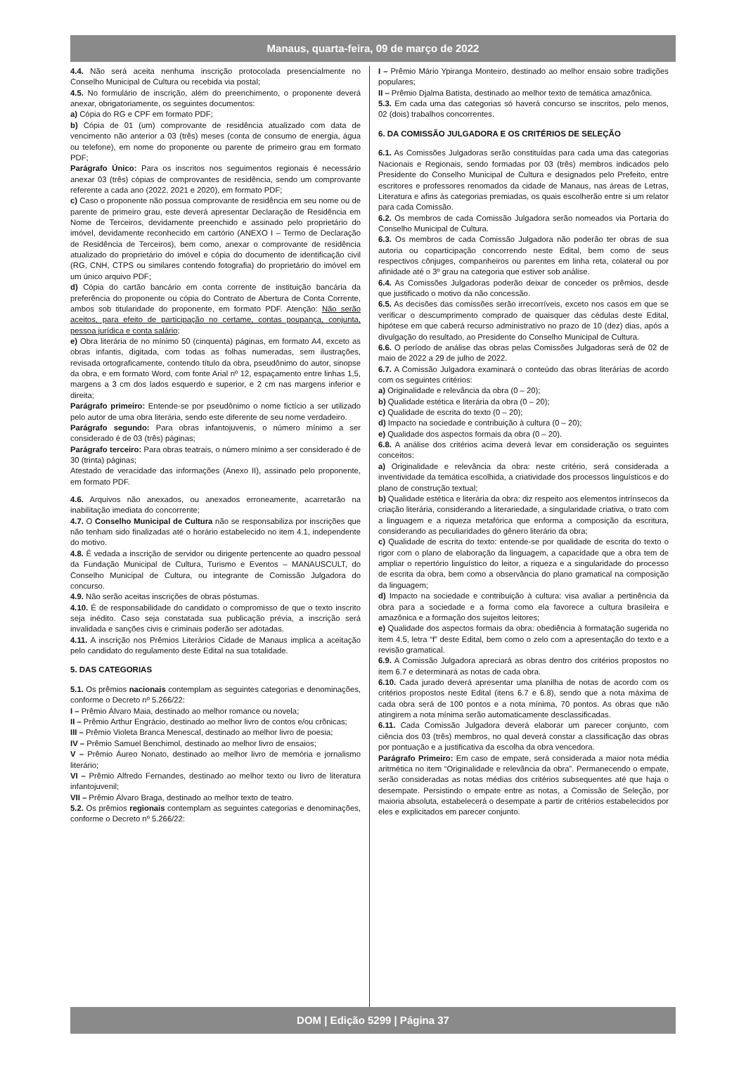Manaus, quarta-feira, 09 de março de 2022
4.4. Não será aceita nenhuma inscrição protocolada presencialmente no Conselho Municipal de Cultura ou recebida via postal;
4.5. No formulário de inscrição, além do preenchimento, o proponente deverá anexar, obrigatoriamente, os seguintes documentos:
a) Cópia do RG e CPF em formato PDF;
b) Cópia de 01 (um) comprovante de residência atualizado com data de vencimento não anterior a 03 (três) meses (conta de consumo de energia, água ou telefone), em nome do proponente ou parente de primeiro grau em formato PDF;
Parágrafo Único: Para os inscritos nos seguimentos regionais é necessário anexar 03 (três) cópias de comprovantes de residência, sendo um comprovante referente a cada ano (2022, 2021 e 2020), em formato PDF;
c) Caso o proponente não possua comprovante de residência em seu nome ou de parente de primeiro grau, este deverá apresentar Declaração de Residência em Nome de Terceiros, devidamente preenchido e assinado pelo proprietário do imóvel, devidamente reconhecido em cartório (ANEXO I – Termo de Declaração de Residência de Terceiros), bem como, anexar o comprovante de residência atualizado do proprietário do imóvel e cópia do documento de identificação civil (RG, CNH, CTPS ou similares contendo fotografia) do proprietário do imóvel em um único arquivo PDF;
d) Cópia do cartão bancário em conta corrente de instituição bancária da preferência do proponente ou cópia do Contrato de Abertura de Conta Corrente, ambos sob titularidade do proponente, em formato PDF. Atenção: Não serão aceitos, para efeito de participação no certame, contas poupança, conjunta, pessoa jurídica e conta salário;
e) Obra literária de no mínimo 50 (cinquenta) páginas, em formato A4, exceto as obras infantis, digitada, com todas as folhas numeradas, sem ilustrações, revisada ortograficamente, contendo título da obra, pseudônimo do autor, sinopse da obra, e em formato Word, com fonte Arial nº 12, espaçamento entre linhas 1,5, margens a 3 cm dos lados esquerdo e superior, e 2 cm nas margens inferior e direita;
Parágrafo primeiro: Entende-se por pseudônimo o nome fictício a ser utilizado pelo autor de uma obra literária, sendo este diferente de seu nome verdadeiro.
Parágrafo segundo: Para obras infantojuvenis, o número mínimo a ser considerado é de 03 (três) páginas;
Parágrafo terceiro: Para obras teatrais, o número mínimo a ser considerado é de 30 (trinta) páginas;
Atestado de veracidade das informações (Anexo II), assinado pelo proponente, em formato PDF.
4.6. Arquivos não anexados, ou anexados erroneamente, acarretarão na inabilitação imediata do concorrente;
4.7. O Conselho Municipal de Cultura não se responsabiliza por inscrições que não tenham sido finalizadas até o horário estabelecido no item 4.1, independente do motivo.
4.8. É vedada a inscrição de servidor ou dirigente pertencente ao quadro pessoal da Fundação Municipal de Cultura, Turismo e Eventos – MANAUSCULT, do Conselho Municipal de Cultura, ou integrante de Comissão Julgadora do concurso.
4.9. Não serão aceitas inscrições de obras póstumas.
4.10. É de responsabilidade do candidato o compromisso de que o texto inscrito seja inédito. Caso seja constatada sua publicação prévia, a inscrição será invalidada e sanções civis e criminais poderão ser adotadas.
4.11. A inscrição nos Prêmios Literários Cidade de Manaus implica a aceitação pelo candidato do regulamento deste Edital na sua totalidade.
5. DAS CATEGORIAS
5.1. Os prêmios nacionais contemplam as seguintes categorias e denominações, conforme o Decreto nº 5.266/22:
I – Prêmio Álvaro Maia, destinado ao melhor romance ou novela;
II – Prêmio Arthur Engrácio, destinado ao melhor livro de contos e/ou crônicas;
III – Prêmio Violeta Branca Menescal, destinado ao melhor livro de poesia;
IV – Prêmio Samuel Benchimol, destinado ao melhor livro de ensaios;
V – Prêmio Áureo Nonato, destinado ao melhor livro de memória e jornalismo literário;
VI – Prêmio Alfredo Fernandes, destinado ao melhor texto ou livro de literatura infantojuvenil;
VII – Prêmio Álvaro Braga, destinado ao melhor texto de teatro.
5.2. Os prêmios regionais contemplam as seguintes categorias e denominações, conforme o Decreto nº 5.266/22:
I – Prêmio Mário Ypiranga Monteiro, destinado ao melhor ensaio sobre tradições populares;
II – Prêmio Djalma Batista, destinado ao melhor texto de temática amazônica.
5.3. Em cada uma das categorias só haverá concurso se inscritos, pelo menos, 02 (dois) trabalhos concorrentes.
6. DA COMISSÃO JULGADORA E OS CRITÉRIOS DE SELEÇÃO
6.1. As Comissões Julgadoras serão constituídas para cada uma das categorias Nacionais e Regionais, sendo formadas por 03 (três) membros indicados pelo Presidente do Conselho Municipal de Cultura e designados pelo Prefeito, entre escritores e professores renomados da cidade de Manaus, nas áreas de Letras, Literatura e afins às categorias premiadas, os quais escolherão entre si um relator para cada Comissão.
6.2. Os membros de cada Comissão Julgadora serão nomeados via Portaria do Conselho Municipal de Cultura.
6.3. Os membros de cada Comissão Julgadora não poderão ter obras de sua autoria ou coparticipação concorrendo neste Edital, bem como de seus respectivos cônjuges, companheiros ou parentes em linha reta, colateral ou por afinidade até o 3º grau na categoria que estiver sob análise.
6.4. As Comissões Julgadoras poderão deixar de conceder os prêmios, desde que justificado o motivo da não concessão.
6.5. As decisões das comissões serão irrecorríveis, exceto nos casos em que se verificar o descumprimento comprado de quaisquer das cédulas deste Edital, hipótese em que caberá recurso administrativo no prazo de 10 (dez) dias, após a divulgação do resultado, ao Presidente do Conselho Municipal de Cultura.
6.6. O período de análise das obras pelas Comissões Julgadoras será de 02 de maio de 2022 a 29 de julho de 2022.
6.7. A Comissão Julgadora examinará o conteúdo das obras literárias de acordo com os seguintes critérios:
a) Originalidade e relevância da obra (0 – 20);
b) Qualidade estética e literária da obra (0 – 20);
c) Qualidade de escrita do texto (0 – 20);
d) Impacto na sociedade e contribuição à cultura (0 – 20);
e) Qualidade dos aspectos formais da obra (0 – 20).
6.8. A análise dos critérios acima deverá levar em consideração os seguintes conceitos:
a) Originalidade e relevância da obra: neste critério, será considerada a inventividade da temática escolhida, a criatividade dos processos linguísticos e do plano de construção textual;
b) Qualidade estética e literária da obra: diz respeito aos elementos intrínsecos da criação literária, considerando a literariedade, a singularidade criativa, o trato com a linguagem e a riqueza metafórica que enforma a composição da escritura, considerando as peculiaridades do gênero literário da obra;
c) Qualidade de escrita do texto: entende-se por qualidade de escrita do texto o rigor com o plano de elaboração da linguagem, a capacidade que a obra tem de ampliar o repertório linguístico do leitor, a riqueza e a singularidade do processo de escrita da obra, bem como a observância do plano gramatical na composição da linguagem;
d) Impacto na sociedade e contribuição à cultura: visa avaliar a pertinência da obra para a sociedade e a forma como ela favorece a cultura brasileira e amazônica e a formação dos sujeitos leitores;
e) Qualidade dos aspectos formais da obra: obediência à formatação sugerida no item 4.5, letra “f” deste Edital, bem como o zelo com a apresentação do texto e a revisão gramatical.
6.9. A Comissão Julgadora apreciará as obras dentro dos critérios propostos no item 6.7 e determinará as notas de cada obra.
6.10. Cada jurado deverá apresentar uma planilha de notas de acordo com os critérios propostos neste Edital (itens 6.7 e 6.8), sendo que a nota máxima de cada obra será de 100 pontos e a nota mínima, 70 pontos. As obras que não atingirem a nota mínima serão automaticamente desclassificadas.
6.11. Cada Comissão Julgadora deverá elaborar um parecer conjunto, com ciência dos 03 (três) membros, no qual deverá constar a classificação das obras por pontuação e a justificativa da escolha da obra vencedora.
Parágrafo Primeiro: Em caso de empate, será considerada a maior nota média aritmética no item “Originalidade e relevância da obra”. Permanecendo o empate, serão consideradas as notas médias dos critérios subsequentes até que haja o desempate. Persistindo o empate entre as notas, a Comissão de Seleção, por maioria absoluta, estabelecerá o desempate a partir de critérios estabelecidos por eles e explicitados em parecer conjunto.
DOM | Edição 5299 | Página 37